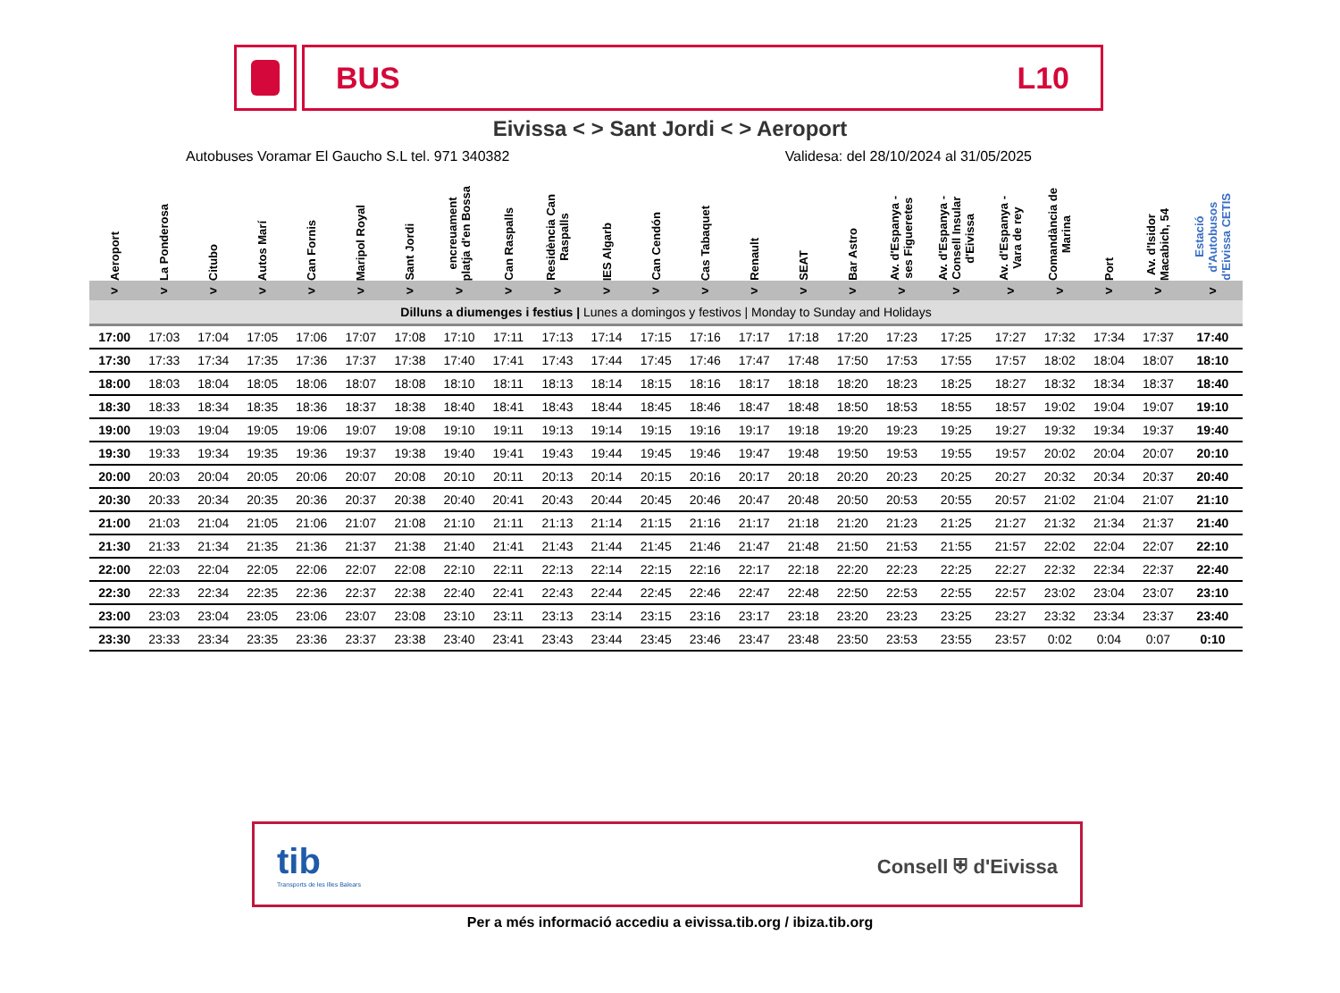BUS L10
Eivissa < > Sant Jordi < > Aeroport
Autobuses Voramar El Gaucho S.L tel. 971 340382 Validesa: del 28/10/2024 al 31/05/2025
| Aeroport | La Ponderosa | Citubo | Autos Marí | Can Fornis | Maripol Royal | Sant Jordi | encreuament platja d'en Bossa | Can Raspalls | Residència Can Raspalls | IES Algarb | Can Cendón | Cas Tabaquet | Renault | SEAT | Bar Astro | Av. d'Espanya - ses Figueretes | Av. d'Espanya - Consell Insular d'Eivissa | Av. d'Espanya - Vara de rey | Comandància de Marina | Port | Av. d'Isidor Macabich, 54 | Estació d'Autobusos d'Eivissa CETIS |
| --- | --- | --- | --- | --- | --- | --- | --- | --- | --- | --- | --- | --- | --- | --- | --- | --- | --- | --- | --- | --- | --- | --- |
| > | > | > | > | > | > | > | > | > | > | > | > | > | > | > | > | > | > | > | > | > | > | > |
| Dilluns a diumenges i festius / Lunes a domingos y festivos / Monday to Sunday and Holidays | | | | | | | | | | | | | | | | | | | | | | |
| 17:00 | 17:03 | 17:04 | 17:05 | 17:06 | 17:07 | 17:08 | 17:10 | 17:11 | 17:13 | 17:14 | 17:15 | 17:16 | 17:17 | 17:18 | 17:20 | 17:23 | 17:25 | 17:27 | 17:32 | 17:34 | 17:37 | 17:40 |
| 17:30 | 17:33 | 17:34 | 17:35 | 17:36 | 17:37 | 17:38 | 17:40 | 17:41 | 17:43 | 17:44 | 17:45 | 17:46 | 17:47 | 17:48 | 17:50 | 17:53 | 17:55 | 17:57 | 18:02 | 18:04 | 18:07 | 18:10 |
| 18:00 | 18:03 | 18:04 | 18:05 | 18:06 | 18:07 | 18:08 | 18:10 | 18:11 | 18:13 | 18:14 | 18:15 | 18:16 | 18:17 | 18:18 | 18:20 | 18:23 | 18:25 | 18:27 | 18:32 | 18:34 | 18:37 | 18:40 |
| 18:30 | 18:33 | 18:34 | 18:35 | 18:36 | 18:37 | 18:38 | 18:40 | 18:41 | 18:43 | 18:44 | 18:45 | 18:46 | 18:47 | 18:48 | 18:50 | 18:53 | 18:55 | 18:57 | 19:02 | 19:04 | 19:07 | 19:10 |
| 19:00 | 19:03 | 19:04 | 19:05 | 19:06 | 19:07 | 19:08 | 19:10 | 19:11 | 19:13 | 19:14 | 19:15 | 19:16 | 19:17 | 19:18 | 19:20 | 19:23 | 19:25 | 19:27 | 19:32 | 19:34 | 19:37 | 19:40 |
| 19:30 | 19:33 | 19:34 | 19:35 | 19:36 | 19:37 | 19:38 | 19:40 | 19:41 | 19:43 | 19:44 | 19:45 | 19:46 | 19:47 | 19:48 | 19:50 | 19:53 | 19:55 | 19:57 | 20:02 | 20:04 | 20:07 | 20:10 |
| 20:00 | 20:03 | 20:04 | 20:05 | 20:06 | 20:07 | 20:08 | 20:10 | 20:11 | 20:13 | 20:14 | 20:15 | 20:16 | 20:17 | 20:18 | 20:20 | 20:23 | 20:25 | 20:27 | 20:32 | 20:34 | 20:37 | 20:40 |
| 20:30 | 20:33 | 20:34 | 20:35 | 20:36 | 20:37 | 20:38 | 20:40 | 20:41 | 20:43 | 20:44 | 20:45 | 20:46 | 20:47 | 20:48 | 20:50 | 20:53 | 20:55 | 20:57 | 21:02 | 21:04 | 21:07 | 21:10 |
| 21:00 | 21:03 | 21:04 | 21:05 | 21:06 | 21:07 | 21:08 | 21:10 | 21:11 | 21:13 | 21:14 | 21:15 | 21:16 | 21:17 | 21:18 | 21:20 | 21:23 | 21:25 | 21:27 | 21:32 | 21:34 | 21:37 | 21:40 |
| 21:30 | 21:33 | 21:34 | 21:35 | 21:36 | 21:37 | 21:38 | 21:40 | 21:41 | 21:43 | 21:44 | 21:45 | 21:46 | 21:47 | 21:48 | 21:50 | 21:53 | 21:55 | 21:57 | 22:02 | 22:04 | 22:07 | 22:10 |
| 22:00 | 22:03 | 22:04 | 22:05 | 22:06 | 22:07 | 22:08 | 22:10 | 22:11 | 22:13 | 22:14 | 22:15 | 22:16 | 22:17 | 22:18 | 22:20 | 22:23 | 22:25 | 22:27 | 22:32 | 22:34 | 22:37 | 22:40 |
| 22:30 | 22:33 | 22:34 | 22:35 | 22:36 | 22:37 | 22:38 | 22:40 | 22:41 | 22:43 | 22:44 | 22:45 | 22:46 | 22:47 | 22:48 | 22:50 | 22:53 | 22:55 | 22:57 | 23:02 | 23:04 | 23:07 | 23:10 |
| 23:00 | 23:03 | 23:04 | 23:05 | 23:06 | 23:07 | 23:08 | 23:10 | 23:11 | 23:13 | 23:14 | 23:15 | 23:16 | 23:17 | 23:18 | 23:20 | 23:23 | 23:25 | 23:27 | 23:32 | 23:34 | 23:37 | 23:40 |
| 23:30 | 23:33 | 23:34 | 23:35 | 23:36 | 23:37 | 23:38 | 23:40 | 23:41 | 23:43 | 23:44 | 23:45 | 23:46 | 23:47 | 23:48 | 23:50 | 23:53 | 23:55 | 23:57 | 0:02 | 0:04 | 0:07 | 0:10 |
tib
Transports de les Illes Balears
Consell ⛨ d'Eivissa
Per a més informació accediu a eivissa.tib.org / ibiza.tib.org